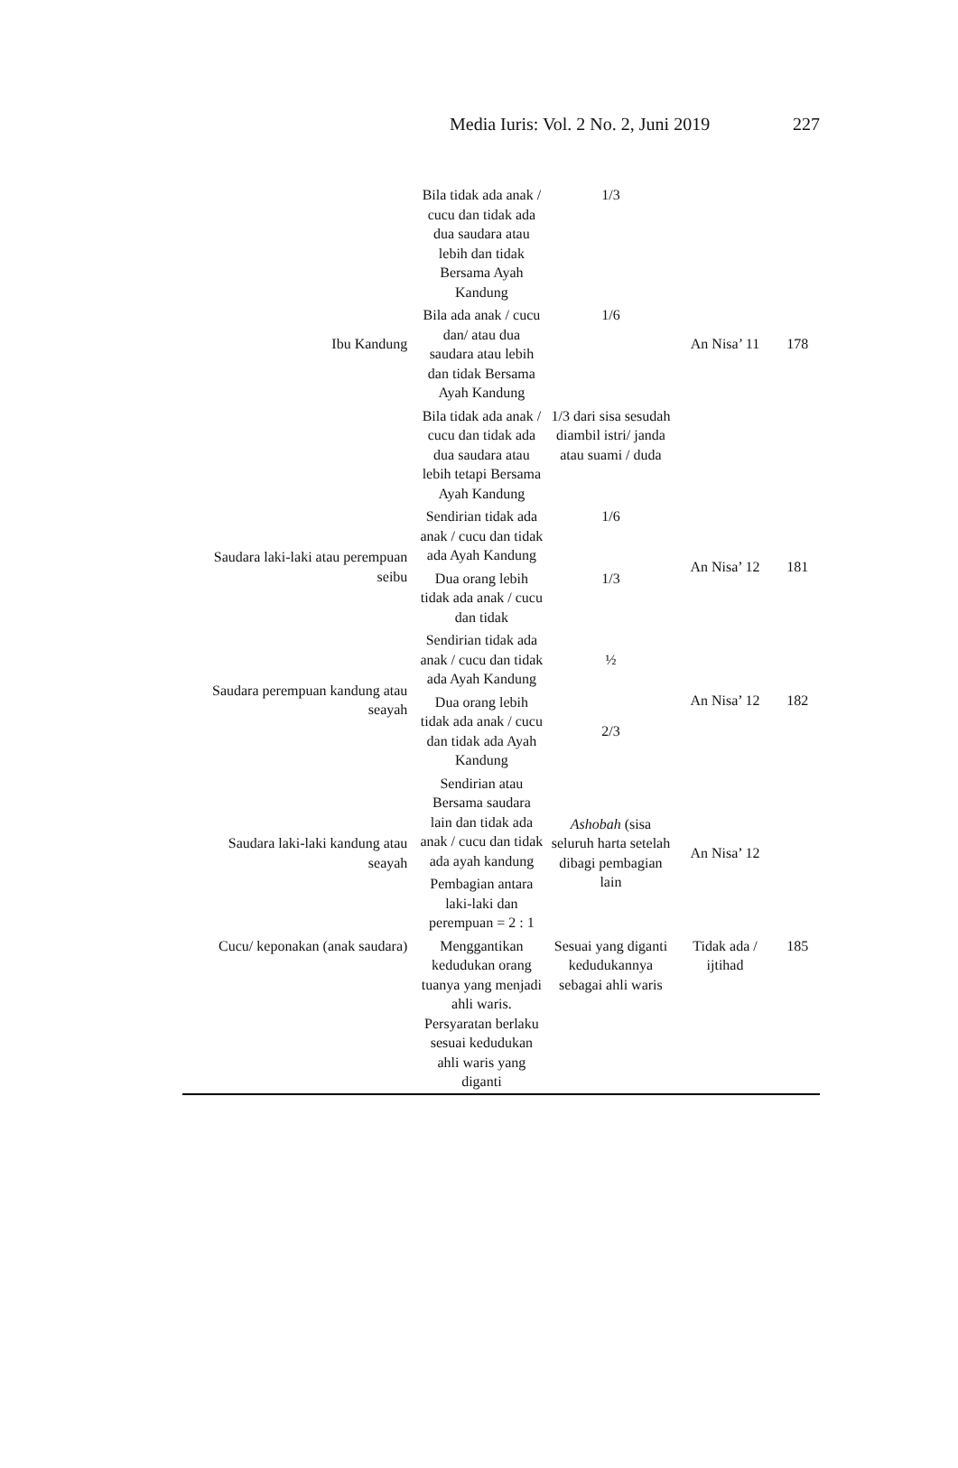Media Iuris: Vol. 2 No. 2, Juni 2019 227
| Ibu Kandung | Bila tidak ada anak / cucu dan tidak ada dua saudara atau lebih dan tidak Bersama Ayah Kandung | 1/3 | An Nisa’ 11 | 178 |
| | Bila ada anak / cucu dan/ atau dua saudara atau lebih dan tidak Bersama Ayah Kandung | 1/6 | | |
| | Bila tidak ada anak / cucu dan tidak ada dua saudara atau lebih tetapi Bersama Ayah Kandung | 1/3 dari sisa sesudah diambil istri/ janda atau suami / duda | | |
| Saudara laki-laki atau perempuan seibu | Sendirian tidak ada anak / cucu dan tidak ada Ayah Kandung | 1/6 | An Nisa’ 12 | 181 |
| | Dua orang lebih tidak ada anak / cucu dan tidak | 1/3 | | |
| Saudara perempuan kandung atau seayah | Sendirian tidak ada anak / cucu dan tidak ada Ayah Kandung | ½ | An Nisa’ 12 | 182 |
| | Dua orang lebih tidak ada anak / cucu dan tidak ada Ayah Kandung | 2/3 | | |
| Saudara laki-laki kandung atau seayah | Sendirian atau Bersama saudara lain dan tidak ada anak / cucu dan tidak ada ayah kandung | Ashobah (sisa seluruh harta setelah dibagi pembagian lain | An Nisa’ 12 | |
| | Pembagian antara laki-laki dan perempuan = 2 : 1 | | | |
| Cucu/ keponakan (anak saudara) | Menggantikan kedudukan orang tuanya yang menjadi ahli waris. Persyaratan berlaku sesuai kedudukan ahli waris yang diganti | Sesuai yang diganti kedudukannya sebagai ahli waris | Tidak ada / ijtihad | 185 |